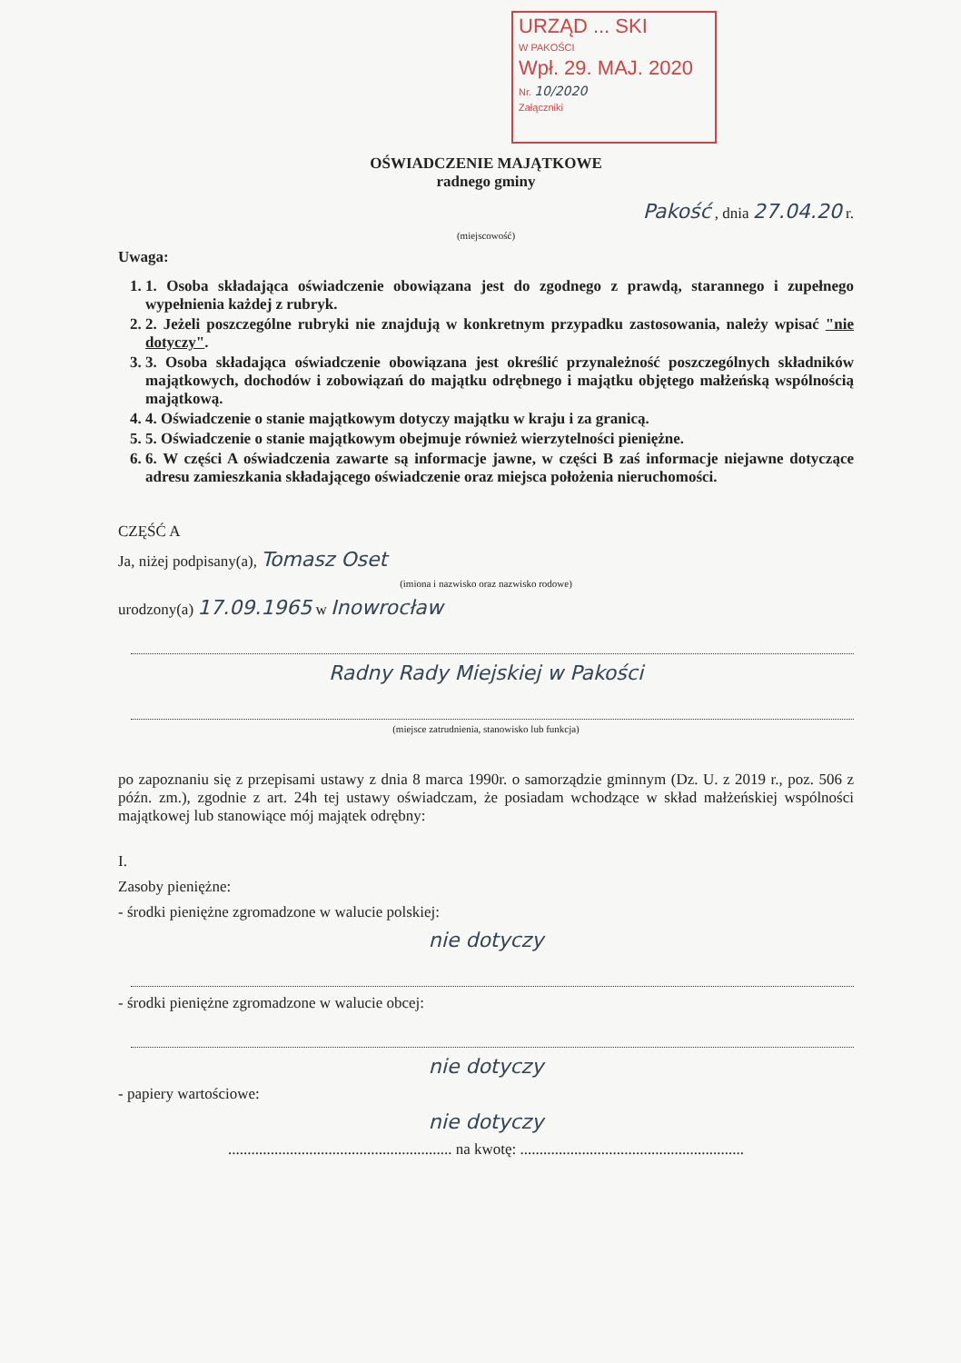URZĄD ... SKI
W PAKOŚCI
Wpł. 29. MAJ. 2020
Nr. 10/2020
Załączniki
OŚWIADCZENIE MAJĄTKOWE
radnego gminy
Pakość , dnia 27.04.20 r.
(miejscowość)
Uwaga:
1. 1. Osoba składająca oświadczenie obowiązana jest do zgodnego z prawdą, starannego i zupełnego wypełnienia każdej z rubryk.
2. 2. Jeżeli poszczególne rubryki nie znajdują w konkretnym przypadku zastosowania, należy wpisać "nie dotyczy".
3. 3. Osoba składająca oświadczenie obowiązana jest określić przynależność poszczególnych składników majątkowych, dochodów i zobowiązań do majątku odrębnego i majątku objętego małżeńską wspólnością majątkową.
4. 4. Oświadczenie o stanie majątkowym dotyczy majątku w kraju i za granicą.
5. 5. Oświadczenie o stanie majątkowym obejmuje również wierzytelności pieniężne.
6. 6. W części A oświadczenia zawarte są informacje jawne, w części B zaś informacje niejawne dotyczące adresu zamieszkania składającego oświadczenie oraz miejsca położenia nieruchomości.
CZĘŚĆ A
Ja, niżej podpisany(a), Tomasz Oset
(imiona i nazwisko oraz nazwisko rodowe)
urodzony(a) 17.09.1965 w Inowrocław
Radny Rady Miejskiej w Pakości
(miejsce zatrudnienia, stanowisko lub funkcja)
po zapoznaniu się z przepisami ustawy z dnia 8 marca 1990r. o samorządzie gminnym (Dz. U. z 2019 r., poz. 506 z późn. zm.), zgodnie z art. 24h tej ustawy oświadczam, że posiadam wchodzące w skład małżeńskiej wspólności majątkowej lub stanowiące mój majątek odrębny:
I.
Zasoby pieniężne:
- środki pieniężne zgromadzone w walucie polskiej:
nie dotyczy
- środki pieniężne zgromadzone w walucie obcej:
nie dotyczy
- papiery wartościowe:
nie dotyczy
.......................................................... na kwotę: ..........................................................